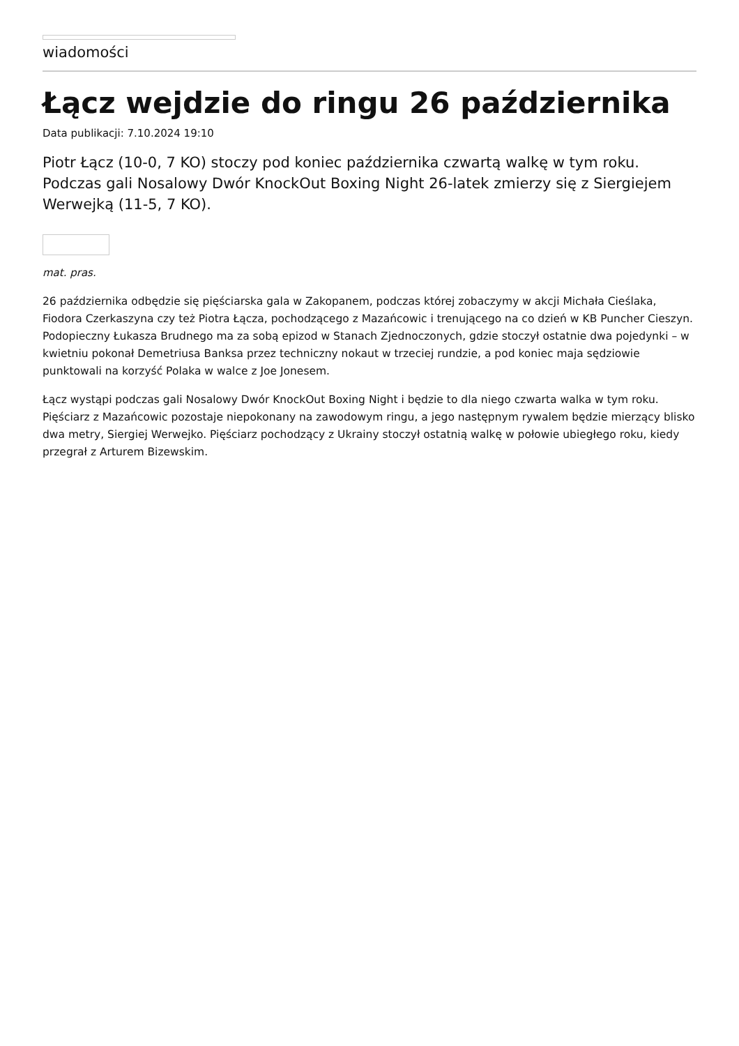wiadomości
Łącz wejdzie do ringu 26 października
Data publikacji: 7.10.2024 19:10
Piotr Łącz (10-0, 7 KO) stoczy pod koniec października czwartą walkę w tym roku. Podczas gali Nosalowy Dwór KnockOut Boxing Night 26-latek zmierzy się z Siergiejem Werwejką (11-5, 7 KO).
mat. pras.
26 października odbędzie się pięściarska gala w Zakopanem, podczas której zobaczymy w akcji Michała Cieślaka, Fiodora Czerkaszyna czy też Piotra Łącza, pochodzącego z Mazańcowic i trenującego na co dzień w KB Puncher Cieszyn. Podopieczny Łukasza Brudnego ma za sobą epizod w Stanach Zjednoczonych, gdzie stoczył ostatnie dwa pojedynki – w kwietniu pokonał Demetriusa Banksa przez techniczny nokaut w trzeciej rundzie, a pod koniec maja sędziowie punktowali na korzyść Polaka w walce z Joe Jonesem.
Łącz wystąpi podczas gali Nosalowy Dwór KnockOut Boxing Night i będzie to dla niego czwarta walka w tym roku. Pięściarz z Mazańcowic pozostaje niepokonany na zawodowym ringu, a jego następnym rywalem będzie mierzący blisko dwa metry, Siergiej Werwejko. Pięściarz pochodzący z Ukrainy stoczył ostatnią walkę w połowie ubiegłego roku, kiedy przegrał z Arturem Bizewskim.